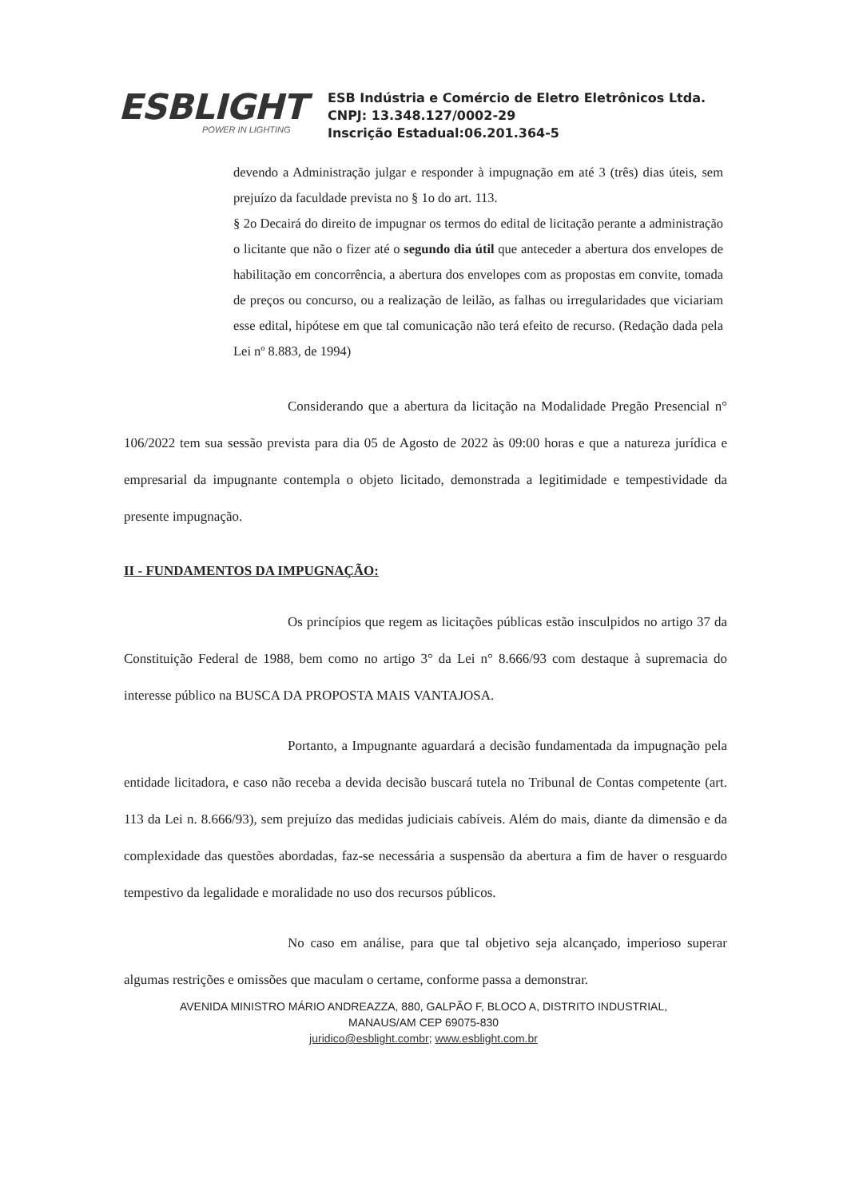ESBLIGHT
POWER IN LIGHTING
ESB Indústria e Comércio de Eletro Eletrônicos Ltda.
CNPJ: 13.348.127/0002-29
Inscrição Estadual:06.201.364-5
devendo a Administração julgar e responder à impugnação em até 3 (três) dias úteis, sem prejuízo da faculdade prevista no § 1o do art. 113.
§ 2o Decairá do direito de impugnar os termos do edital de licitação perante a administração o licitante que não o fizer até o segundo dia útil que anteceder a abertura dos envelopes de habilitação em concorrência, a abertura dos envelopes com as propostas em convite, tomada de preços ou concurso, ou a realização de leilão, as falhas ou irregularidades que viciariam esse edital, hipótese em que tal comunicação não terá efeito de recurso. (Redação dada pela Lei nº 8.883, de 1994)
Considerando que a abertura da licitação na Modalidade Pregão Presencial n° 106/2022 tem sua sessão prevista para dia 05 de Agosto de 2022 às 09:00 horas e que a natureza jurídica e empresarial da impugnante contempla o objeto licitado, demonstrada a legitimidade e tempestividade da presente impugnação.
II - FUNDAMENTOS DA IMPUGNAÇÃO:
Os princípios que regem as licitações públicas estão insculpidos no artigo 37 da Constituição Federal de 1988, bem como no artigo 3° da Lei n° 8.666/93 com destaque à supremacia do interesse público na BUSCA DA PROPOSTA MAIS VANTAJOSA.
Portanto, a Impugnante aguardará a decisão fundamentada da impugnação pela entidade licitadora, e caso não receba a devida decisão buscará tutela no Tribunal de Contas competente (art. 113 da Lei n. 8.666/93), sem prejuízo das medidas judiciais cabíveis. Além do mais, diante da dimensão e da complexidade das questões abordadas, faz-se necessária a suspensão da abertura a fim de haver o resguardo tempestivo da legalidade e moralidade no uso dos recursos públicos.
No caso em análise, para que tal objetivo seja alcançado, imperioso superar algumas restrições e omissões que maculam o certame, conforme passa a demonstrar.
AVENIDA MINISTRO MÁRIO ANDREAZZA, 880, GALPÃO F, BLOCO A, DISTRITO INDUSTRIAL, MANAUS/AM CEP 69075-830
juridico@esblight.combr; www.esblight.com.br